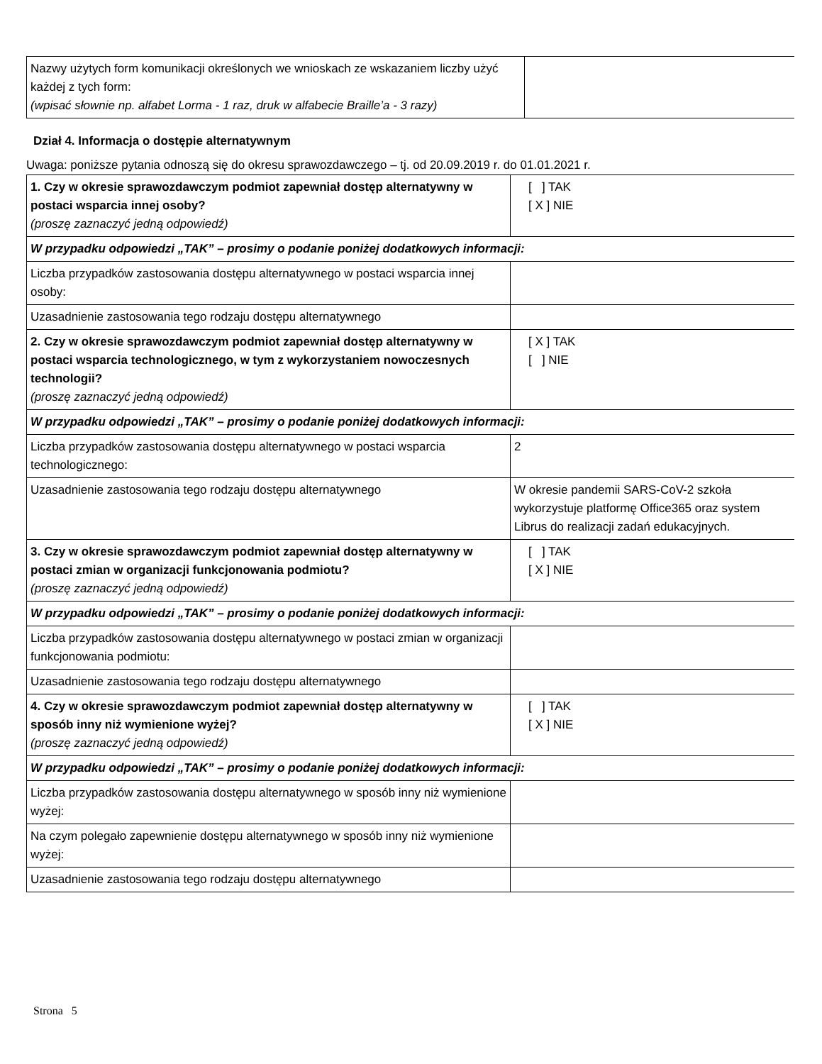| Nazwy użytych form komunikacji określonych we wnioskach ze wskazaniem liczby użyć każdej z tych form: (wpisać słownie np. alfabet Lorma - 1 raz, druk w alfabecie Braille’a - 3 razy) | |
Dział 4. Informacja o dostępie alternatywnym
Uwaga: poniższe pytania odnoszą się do okresu sprawozdawczego – tj. od 20.09.2019 r. do 01.01.2021 r.
| 1. Czy w okresie sprawozdawczym podmiot zapewniał dostęp alternatywny w postaci wsparcia innej osoby? (proszę zaznaczyć jedną odpowiedź) | [ ] TAK [ X ] NIE |
| W przypadku odpowiedzi „TAK” – prosimy o podanie poniżej dodatkowych informacji: | |
| Liczba przypadków zastosowania dostępu alternatywnego w postaci wsparcia innej osoby: | |
| Uzasadnienie zastosowania tego rodzaju dostępu alternatywnego | |
| 2. Czy w okresie sprawozdawczym podmiot zapewniał dostęp alternatywny w postaci wsparcia technologicznego, w tym z wykorzystaniem nowoczesnych technologii? (proszę zaznaczyć jedną odpowiedź) | [ X ] TAK [ ] NIE |
| W przypadku odpowiedzi „TAK” – prosimy o podanie poniżej dodatkowych informacji: | |
| Liczba przypadków zastosowania dostępu alternatywnego w postaci wsparcia technologicznego: | 2 |
| Uzasadnienie zastosowania tego rodzaju dostępu alternatywnego | W okresie pandemii SARS-CoV-2 szkoła wykorzystuje platformę Office365 oraz system Librus do realizacji zadań edukacyjnych. |
| 3. Czy w okresie sprawozdawczym podmiot zapewniał dostęp alternatywny w postaci zmian w organizacji funkcjonowania podmiotu? (proszę zaznaczyć jedną odpowiedź) | [ ] TAK [ X ] NIE |
| W przypadku odpowiedzi „TAK” – prosimy o podanie poniżej dodatkowych informacji: | |
| Liczba przypadków zastosowania dostępu alternatywnego w postaci zmian w organizacji funkcjonowania podmiotu: | |
| Uzasadnienie zastosowania tego rodzaju dostępu alternatywnego | |
| 4. Czy w okresie sprawozdawczym podmiot zapewniał dostęp alternatywny w sposób inny niż wymienione wyżej? (proszę zaznaczyć jedną odpowiedź) | [ ] TAK [ X ] NIE |
| W przypadku odpowiedzi „TAK” – prosimy o podanie poniżej dodatkowych informacji: | |
| Liczba przypadków zastosowania dostępu alternatywnego w sposób inny niż wymienione wyżej: | |
| Na czym polegało zapewnienie dostępu alternatywnego w sposób inny niż wymienione wyżej: | |
| Uzasadnienie zastosowania tego rodzaju dostępu alternatywnego | |
Strona 5